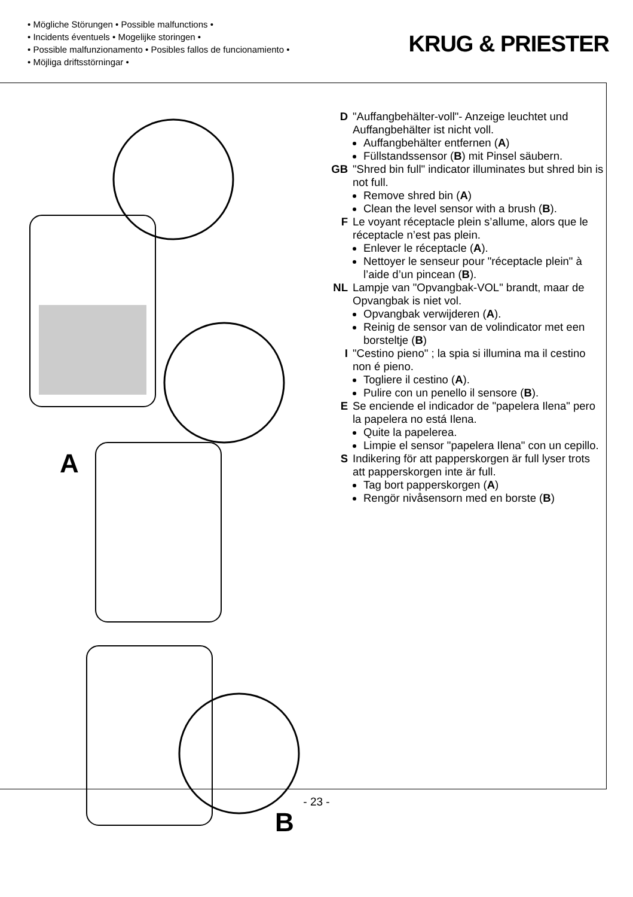• Mögliche Störungen • Possible malfunctions •
• Incidents éventuels • Mogelijke storingen •
• Possible malfunzionamento • Posibles fallos de funcionamiento •
• Möjliga driftsstörningar •
KRUG & PRIESTER
A
B
D "Auffangbehälter-voll"- Anzeige leuchtet und Auffangbehälter ist nicht voll.
Auffangbehälter entfernen (A)
Füllstandssensor (B) mit Pinsel säubern.
GB "Shred bin full" indicator illuminates but shred bin is not full.
Remove shred bin (A)
Clean the level sensor with a brush (B).
F Le voyant réceptacle plein s’allume, alors que le réceptacle n’est pas plein.
Enlever le réceptacle (A).
Nettoyer le senseur pour "réceptacle plein" à l’aide d’un pincean (B).
NL Lampje van "Opvangbak-VOL" brandt, maar de Opvangbak is niet vol.
Opvangbak verwijderen (A).
Reinig de sensor van de volindicator met een borsteltje (B)
I "Cestino pieno" ; la spia si illumina ma il cestino non é pieno.
Togliere il cestino (A).
Pulire con un penello il sensore (B).
E Se enciende el indicador de "papelera Ilena" pero la papelera no está Ilena.
Quite la papelerea.
Limpie el sensor "papelera Ilena" con un cepillo.
S Indikering för att papperskorgen är full lyser trots att papperskorgen inte är full.
Tag bort papperskorgen (A)
Rengör nivåsensorn med en borste (B)
- 23 -